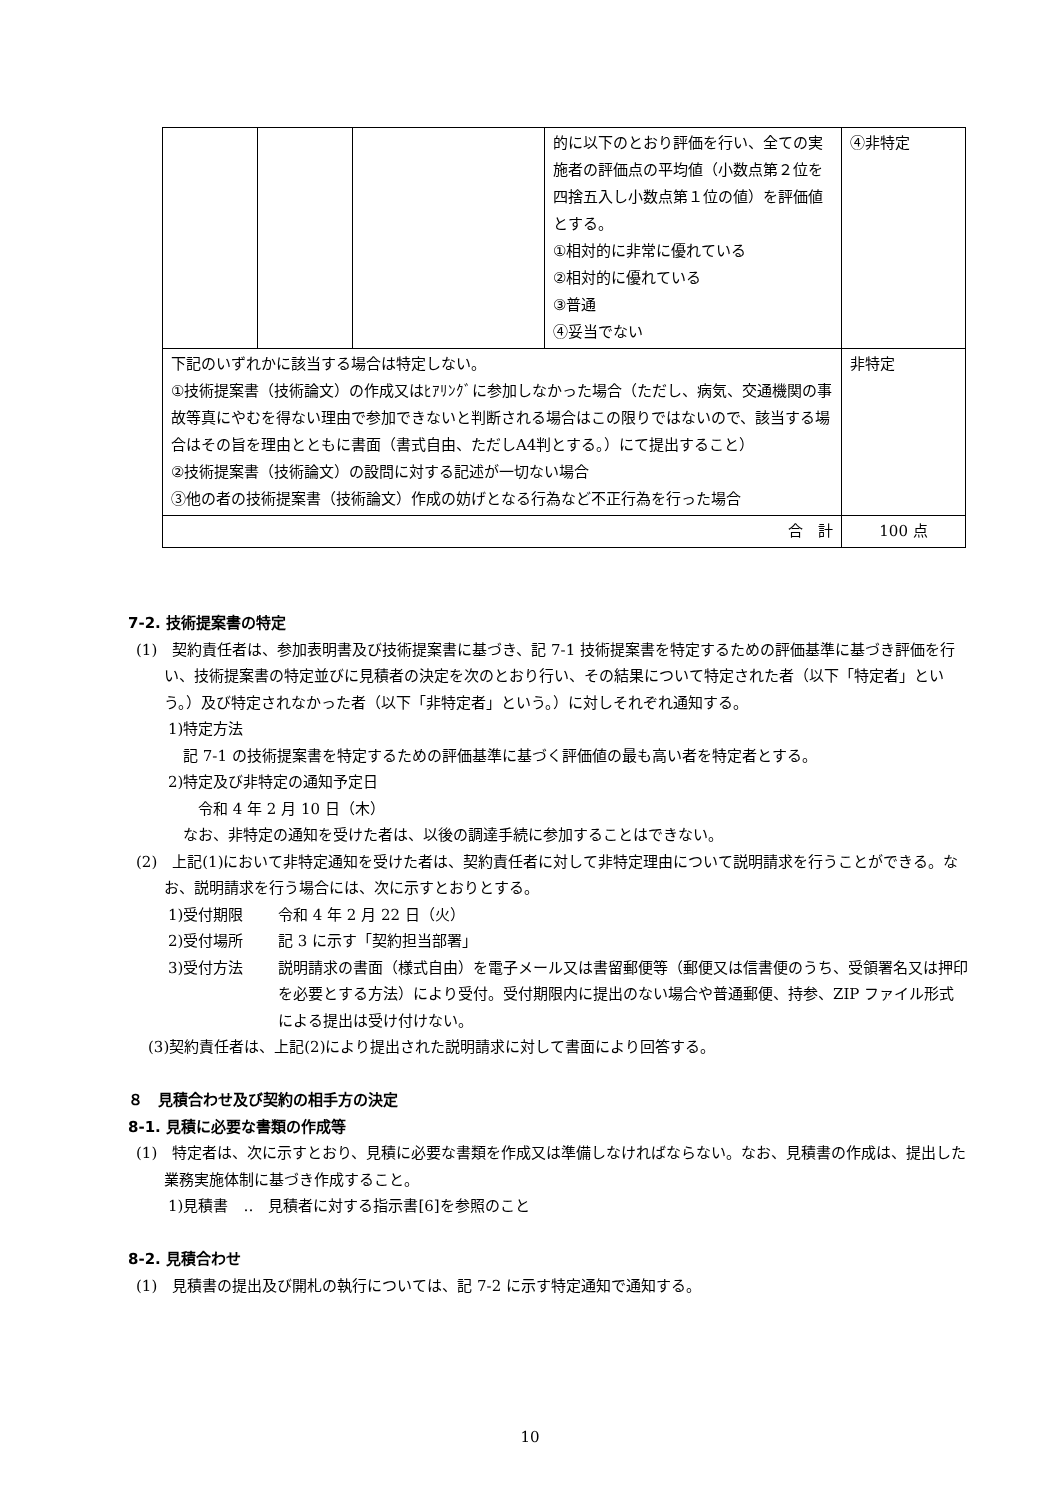| | | | 的に以下のとおり評価を行い、全ての実施者の評価点の平均値（小数点第２位を四捨五入し小数点第１位の値）を評価値とする。 ①相対的に非常に優れている ②相対的に優れている ③普通 ④妥当でない | ④非特定 |
| 下記のいずれかに該当する場合は特定しない。 ①技術提案書（技術論文）の作成又はﾋｱﾘﾝｸﾞに参加しなかった場合（ただし、病気、交通機関の事故等真にやむを得ない理由で参加できないと判断される場合はこの限りではないので、該当する場合はその旨を理由とともに書面（書式自由、ただしA4判とする。）にて提出すること） ②技術提案書（技術論文）の設問に対する記述が一切ない場合 ③他の者の技術提案書（技術論文）作成の妨げとなる行為など不正行為を行った場合 | | | | 非特定 |
| 合 計 | | | | 100 点 |
7-2. 技術提案書の特定
(1)　契約責任者は、参加表明書及び技術提案書に基づき、記 7-1 技術提案書を特定するための評価基準に基づき評価を行い、技術提案書の特定並びに見積者の決定を次のとおり行い、その結果について特定された者（以下「特定者」という。）及び特定されなかった者（以下「非特定者」という。）に対しそれぞれ通知する。
1)特定方法
　記 7-1 の技術提案書を特定するための評価基準に基づく評価値の最も高い者を特定者とする。
2)特定及び非特定の通知予定日
　　令和 4 年 2 月 10 日（木）
　なお、非特定の通知を受けた者は、以後の調達手続に参加することはできない。
(2)　上記(1)において非特定通知を受けた者は、契約責任者に対して非特定理由について説明請求を行うことができる。なお、説明請求を行う場合には、次に示すとおりとする。
1)受付期限 令和 4 年 2 月 22 日（火）
2)受付場所 記 3 に示す「契約担当部署」
3)受付方法 説明請求の書面（様式自由）を電子メール又は書留郵便等（郵便又は信書便のうち、受領署名又は押印を必要とする方法）により受付。受付期限内に提出のない場合や普通郵便、持参、ZIP ファイル形式による提出は受け付けない。
(3)契約責任者は、上記(2)により提出された説明請求に対して書面により回答する。
８　見積合わせ及び契約の相手方の決定
8-1. 見積に必要な書類の作成等
(1)　特定者は、次に示すとおり、見積に必要な書類を作成又は準備しなければならない。なお、見積書の作成は、提出した業務実施体制に基づき作成すること。
1)見積書　‥　見積者に対する指示書[6]を参照のこと
8-2. 見積合わせ
(1)　見積書の提出及び開札の執行については、記 7-2 に示す特定通知で通知する。
10